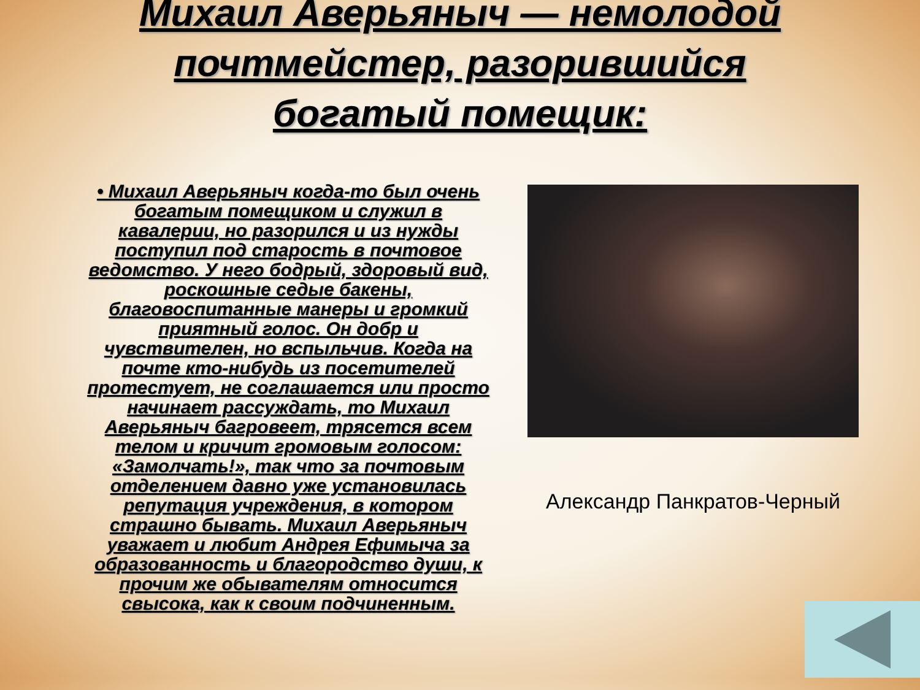Михаил Аверьяныч — немолодой
почтмейстер, разорившийся
богатый помещик:
• Михаил Аверьяныч когда-то был очень богатым помещиком и служил в кавалерии, но разорился и из нужды поступил под старость в почтовое ведомство. У него бодрый, здоровый вид, роскошные седые бакены, благовоспитанные манеры и громкий приятный голос. Он добр и чувствителен, но вспыльчив. Когда на почте кто-нибудь из посетителей протестует, не соглашается или просто начинает рассуждать, то Михаил Аверьяныч багровеет, трясется всем телом и кричит громовым голосом: «Замолчать!», так что за почтовым отделением давно уже установилась репутация учреждения, в котором страшно бывать. Михаил Аверьяныч уважает и любит Андрея Ефимыча за образованность и благородство души, к прочим же обывателям относится свысока, как к своим подчиненным.
Александр Панкратов-Черный